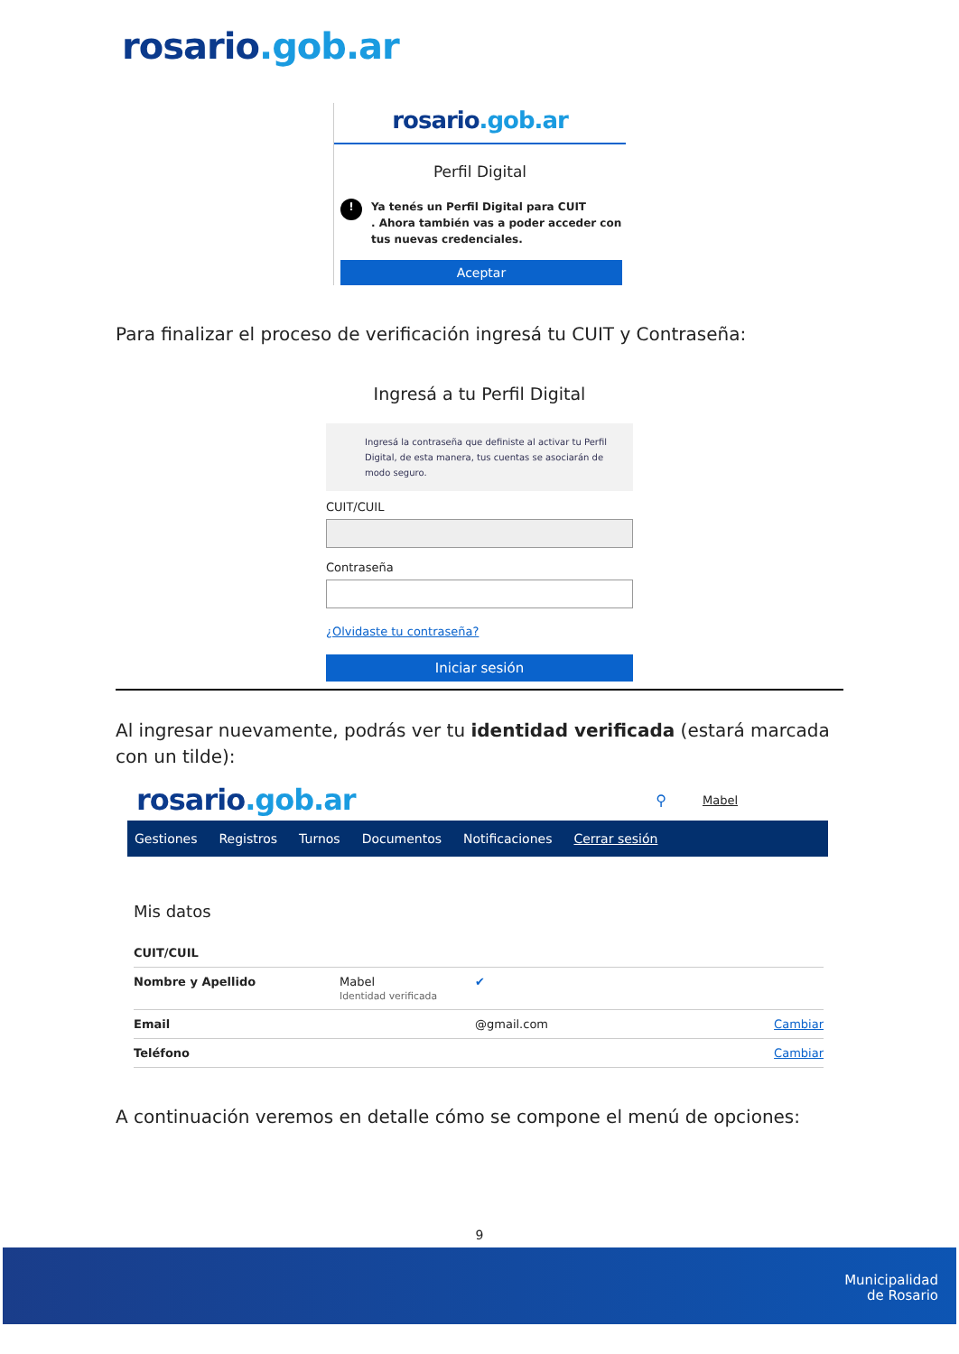rosario.gob.ar
rosario.gob.ar
Perfil Digital
! Ya tenés un Perfil Digital para CUIT
. Ahora también vas a poder acceder con tus nuevas credenciales.
Aceptar
Para finalizar el proceso de verificación ingresá tu CUIT y Contraseña:
Ingresá a tu Perfil Digital
Ingresá la contraseña que definiste al activar tu Perfil Digital, de esta manera, tus cuentas se asociarán de modo seguro.
CUIT/CUIL
Contraseña
¿Olvidaste tu contraseña?
Iniciar sesión
Al ingresar nuevamente, podrás ver tu identidad verificada (estará marcada con un tilde):
rosario.gob.ar
⚲ Mabel
Gestiones Registros Turnos Documentos Notificaciones Cerrar sesión
Mis datos
CUIT/CUIL
Nombre y Apellido Mabel
Identidad verificada ✔
Email @gmail.com Cambiar
Teléfono Cambiar
A continuación veremos en detalle cómo se compone el menú de opciones:
9
Municipalidad
de Rosario